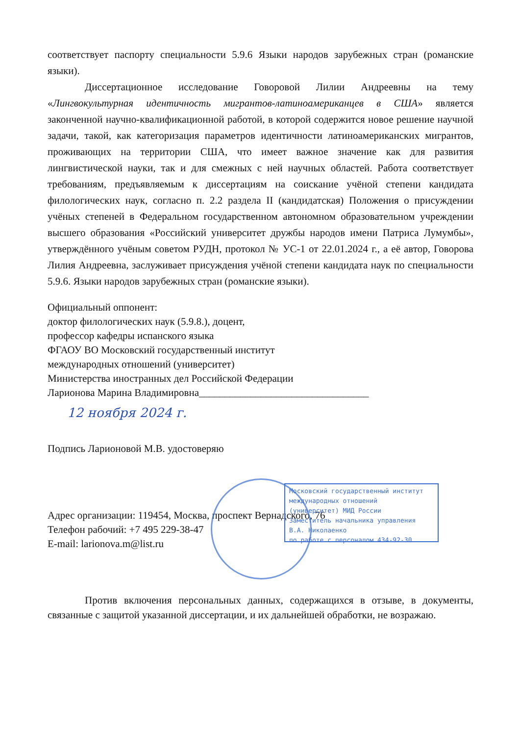соответствует паспорту специальности 5.9.6 Языки народов зарубежных стран (романские языки).
Диссертационное исследование Говоровой Лилии Андреевны на тему «Лингвокультурная идентичность мигрантов-латиноамериканцев в США» является законченной научно-квалификационной работой, в которой содержится новое решение научной задачи, такой, как категоризация параметров идентичности латиноамериканских мигрантов, проживающих на территории США, что имеет важное значение как для развития лингвистической науки, так и для смежных с ней научных областей. Работа соответствует требованиям, предъявляемым к диссертациям на соискание учёной степени кандидата филологических наук, согласно п. 2.2 раздела II (кандидатская) Положения о присуждении учёных степеней в Федеральном государственном автономном образовательном учреждении высшего образования «Российский университет дружбы народов имени Патриса Лумумбы», утверждённого учёным советом РУДН, протокол № УС-1 от 22.01.2024 г., а её автор, Говорова Лилия Андреевна, заслуживает присуждения учёной степени кандидата наук по специальности 5.9.6. Языки народов зарубежных стран (романские языки).
Официальный оппонент:
доктор филологических наук (5.9.8.), доцент,
профессор кафедры испанского языка
ФГАОУ ВО Московский государственный институт
международных отношений (университет)
Министерства иностранных дел Российской Федерации
Ларионова Марина Владимировна_________________________________
12 ноября 2024 г.
Подпись Ларионовой М.В. удостоверяю
Адрес организации: 119454, Москва, проспект Вернадского, 76
Телефон рабочий: +7 495 229-38-47
E-mail: larionova.m@list.ru
Против включения персональных данных, содержащихся в отзыве, в документы, связанные с защитой указанной диссертации, и их дальнейшей обработки, не возражаю.
Московский государственный институт
международных отношений
(университет) МИД России
Заместитель начальника управления В.А. Николаенко
по работе с персоналом 434-92-30